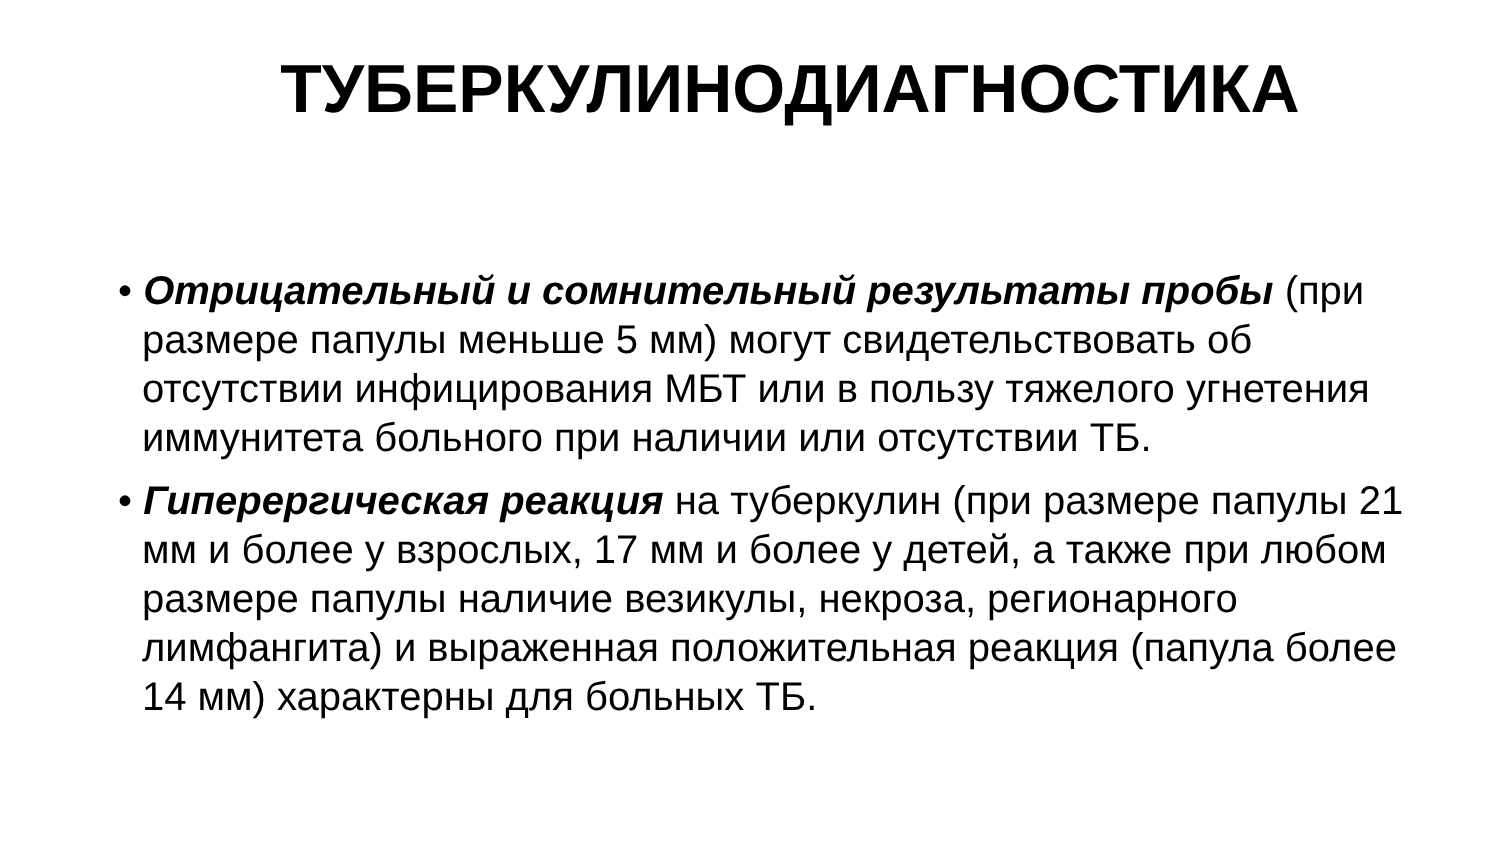ТУБЕРКУЛИНОДИАГНОСТИКА
• Отрицательный и сомнительный результаты пробы (при размере папулы меньше 5 мм) могут свидетельствовать об отсутствии инфицирования МБТ или в пользу тяжелого угнетения иммунитета больного при наличии или отсутствии ТБ.
• Гиперергическая реакция на туберкулин (при размере папулы 21 мм и более у взрослых, 17 мм и более у детей, а также при любом размере папулы наличие везикулы, некроза, регионарного лимфангита) и выраженная положительная реакция (папула более 14 мм) характерны для больных ТБ.